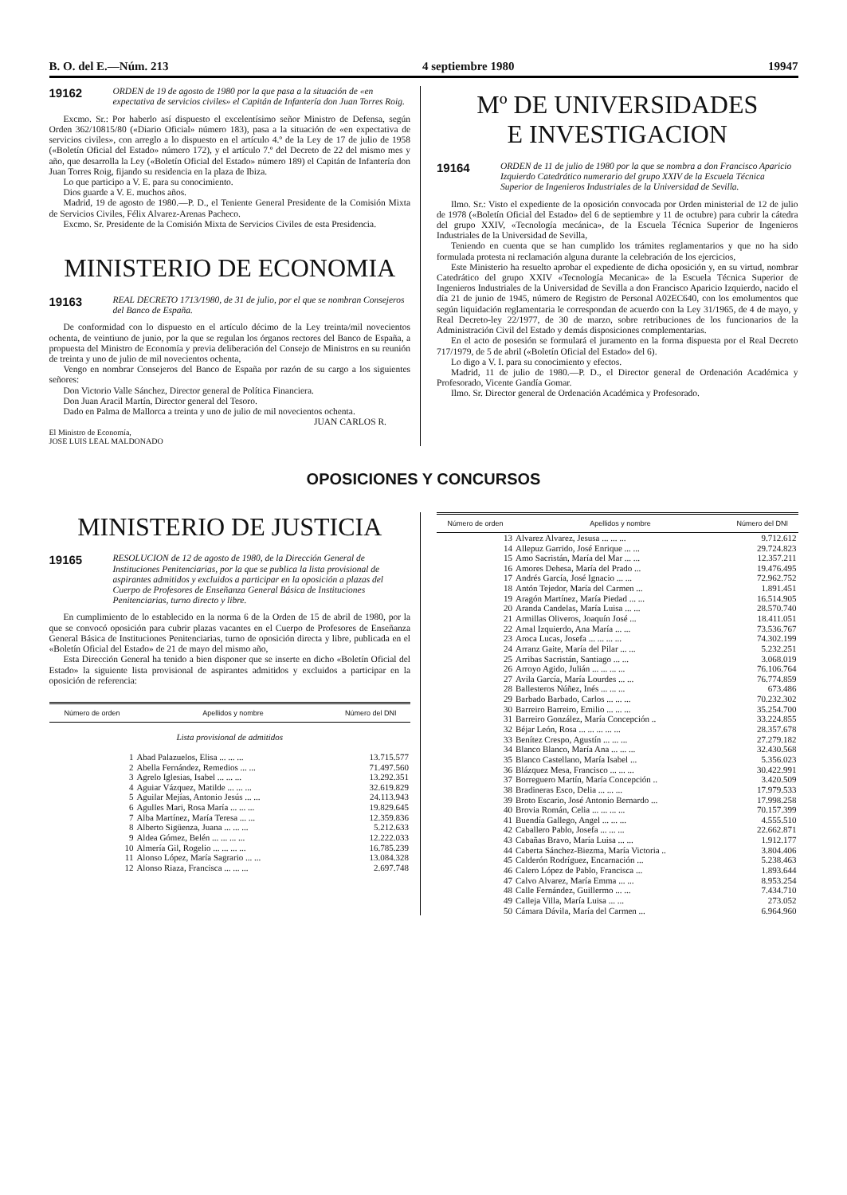B. O. del E.—Núm. 213 4 septiembre 1980 19947
19162
ORDEN de 19 de agosto de 1980 por la que pasa a la situación de «en expectativa de servicios civiles» el Capitán de Infantería don Juan Torres Roig.
Excmo. Sr.: Por haberlo así dispuesto el excelentísimo señor Ministro de Defensa, según Orden 362/10815/80 («Diario Oficial» número 183), pasa a la situación de «en expectativa de servicios civiles», con arreglo a lo dispuesto en el artículo 4.º de la Ley de 17 de julio de 1958 («Boletín Oficial del Estado» número 172), y el artículo 7.º del Decreto de 22 del mismo mes y año, que desarrolla la Ley («Boletín Oficial del Estado» número 189) el Capitán de Infantería don Juan Torres Roig, fijando su residencia en la plaza de Ibiza.
Lo que participo a V. E. para su conocimiento.
Dios guarde a V. E. muchos años.
Madrid, 19 de agosto de 1980.—P. D., el Teniente General Presidente de la Comisión Mixta de Servicios Civiles, Félix Alvarez-Arenas Pacheco.
Excmo. Sr. Presidente de la Comisión Mixta de Servicios Civiles de esta Presidencia.
MINISTERIO DE ECONOMIA
19163
REAL DECRETO 1713/1980, de 31 de julio, por el que se nombran Consejeros del Banco de España.
De conformidad con lo dispuesto en el artículo décimo de la Ley treinta/mil novecientos ochenta, de veintiuno de junio, por la que se regulan los órganos rectores del Banco de España, a propuesta del Ministro de Economía y previa deliberación del Consejo de Ministros en su reunión de treinta y uno de julio de mil novecientos ochenta,
Vengo en nombrar Consejeros del Banco de España por razón de su cargo a los siguientes señores:
Don Victorio Valle Sánchez, Director general de Política Financiera.
Don Juan Aracil Martín, Director general del Tesoro.
Dado en Palma de Mallorca a treinta y uno de julio de mil novecientos ochenta.
JUAN CARLOS R.
El Ministro de Economía,
JOSE LUIS LEAL MALDONADO
Mº DE UNIVERSIDADES
E INVESTIGACION
19164
ORDEN de 11 de julio de 1980 por la que se nombra a don Francisco Aparicio Izquierdo Catedrático numerario del grupo XXIV de la Escuela Técnica Superior de Ingenieros Industriales de la Universidad de Sevilla.
Ilmo. Sr.: Visto el expediente de la oposición convocada por Orden ministerial de 12 de julio de 1978 («Boletín Oficial del Estado» del 6 de septiembre y 11 de octubre) para cubrir la cátedra del grupo XXIV, «Tecnología mecánica», de la Escuela Técnica Superior de Ingenieros Industriales de la Universidad de Sevilla,
Teniendo en cuenta que se han cumplido los trámites reglamentarios y que no ha sido formulada protesta ni reclamación alguna durante la celebración de los ejercicios,
Este Ministerio ha resuelto aprobar el expediente de dicha oposición y, en su virtud, nombrar Catedrático del grupo XXIV «Tecnología Mecanica» de la Escuela Técnica Superior de Ingenieros Industriales de la Universidad de Sevilla a don Francisco Aparicio Izquierdo, nacido el día 21 de junio de 1945, número de Registro de Personal A02EC640, con los emolumentos que según liquidación reglamentaria le correspondan de acuerdo con la Ley 31/1965, de 4 de mayo, y Real Decreto-ley 22/1977, de 30 de marzo, sobre retribuciones de los funcionarios de la Administración Civil del Estado y demás disposiciones complementarias.
En el acto de posesión se formulará el juramento en la forma dispuesta por el Real Decreto 717/1979, de 5 de abril («Boletín Oficial del Estado» del 6).
Lo digo a V. I. para su conocimiento y efectos.
Madrid, 11 de julio de 1980.—P. D., el Director general de Ordenación Académica y Profesorado, Vicente Gandía Gomar.
Ilmo. Sr. Director general de Ordenación Académica y Profesorado.
OPOSICIONES Y CONCURSOS
MINISTERIO DE JUSTICIA
19165
RESOLUCION de 12 de agosto de 1980, de la Dirección General de Instituciones Penitenciarias, por la que se publica la lista provisional de aspirantes admitidos y excluidos a participar en la oposición a plazas del Cuerpo de Profesores de Enseñanza General Básica de Instituciones Penitenciarias, turno directo y libre.
En cumplimiento de lo establecido en la norma 6 de la Orden de 15 de abril de 1980, por la que se convocó oposición para cubrir plazas vacantes en el Cuerpo de Profesores de Enseñanza General Básica de Instituciones Penitenciarias, turno de oposición directa y libre, publicada en el «Boletín Oficial del Estado» de 21 de mayo del mismo año,
Esta Dirección General ha tenido a bien disponer que se inserte en dicho «Boletín Oficial del Estado» la siguiente lista provisional de aspirantes admitidos y excluidos a participar en la oposición de referencia:
| Número de orden | Apellidos y nombre | Número del DNI |
| --- | --- | --- |
| Lista provisional de admitidos | | |
| 1 | Abad Palazuelos, Elisa ... ... ... | 13.715.577 |
| 2 | Abella Fernández, Remedios ... ... | 71.497.560 |
| 3 | Agrelo Iglesias, Isabel ... ... ... | 13.292.351 |
| 4 | Aguiar Vázquez, Matilde ... ... ... | 32.619.829 |
| 5 | Aguilar Mejías, Antonio Jesús ... ... | 24.113.943 |
| 6 | Agulles Mari, Rosa María ... ... ... | 19.829.645 |
| 7 | Alba Martínez, María Teresa ... ... | 12.359.836 |
| 8 | Alberto Sigüenza, Juana ... ... ... | 5.212.633 |
| 9 | Aldea Gómez, Belén ... ... ... ... | 12.222.033 |
| 10 | Almería Gil, Rogelio ... ... ... ... | 16.785.239 |
| 11 | Alonso López, María Sagrario ... ... | 13.084.328 |
| 12 | Alonso Riaza, Francisca ... ... ... | 2.697.748 |
| Número de orden | Apellidos y nombre | Número del DNI |
| --- | --- | --- |
| 13 | Alvarez Alvarez, Jesusa ... ... ... | 9.712.612 |
| 14 | Allepuz Garrido, José Enrique ... ... | 29.724.823 |
| 15 | Amo Sacristán, María del Mar ... ... | 12.357.211 |
| 16 | Amores Dehesa, María del Prado ... | 19.476.495 |
| 17 | Andrés García, José Ignacio ... ... | 72.962.752 |
| 18 | Antón Tejedor, María del Carmen ... | 1.891.451 |
| 19 | Aragón Martínez, María Piedad ... ... | 16.514.905 |
| 20 | Aranda Candelas, María Luisa ... ... | 28.570.740 |
| 21 | Armillas Oliveros, Joaquín José ... | 18.411.051 |
| 22 | Arnal Izquierdo, Ana María ... ... | 73.536.767 |
| 23 | Aroca Lucas, Josefa ... ... ... ... | 74.302.199 |
| 24 | Arranz Gaite, María del Pilar ... ... | 5.232.251 |
| 25 | Arribas Sacristán, Santiago ... ... | 3.068.019 |
| 26 | Arroyo Agido, Julián ... ... ... ... | 76.106.764 |
| 27 | Avila García, María Lourdes ... ... | 76.774.859 |
| 28 | Ballesteros Núñez, Inés ... ... ... | 673.486 |
| 29 | Barbado Barbado, Carlos ... ... ... | 70.232.302 |
| 30 | Barreiro Barreiro, Emilio ... ... ... | 35.254.700 |
| 31 | Barreiro González, María Concepción .. | 33.224.855 |
| 32 | Béjar León, Rosa ... ... ... ... ... | 28.357.678 |
| 33 | Benítez Crespo, Agustín ... ... ... | 27.279.182 |
| 34 | Blanco Blanco, María Ana ... ... ... | 32.430.568 |
| 35 | Blanco Castellano, María Isabel ... | 5.356.023 |
| 36 | Blázquez Mesa, Francisco ... ... ... | 30.422.991 |
| 37 | Borreguero Martín, María Concepción .. | 3.420.509 |
| 38 | Bradineras Esco, Delia ... ... ... | 17.979.533 |
| 39 | Broto Escario, José Antonio Bernardo ... | 17.998.258 |
| 40 | Brovia Román, Celia ... ... ... ... | 70.157.399 |
| 41 | Buendía Gallego, Angel ... ... ... | 4.555.510 |
| 42 | Caballero Pablo, Josefa ... ... ... | 22.662.871 |
| 43 | Cabañas Bravo, María Luisa ... ... | 1.912.177 |
| 44 | Caberta Sánchez-Biezma, María Victoria .. | 3.804.406 |
| 45 | Calderón Rodríguez, Encarnación ... | 5.238.463 |
| 46 | Calero López de Pablo, Francisca ... | 1.893.644 |
| 47 | Calvo Alvarez, María Emma ... ... | 8.953.254 |
| 48 | Calle Fernández, Guillermo ... ... | 7.434.710 |
| 49 | Calleja Villa, María Luisa ... ... | 273.052 |
| 50 | Cámara Dávila, María del Carmen ... | 6.964.960 |